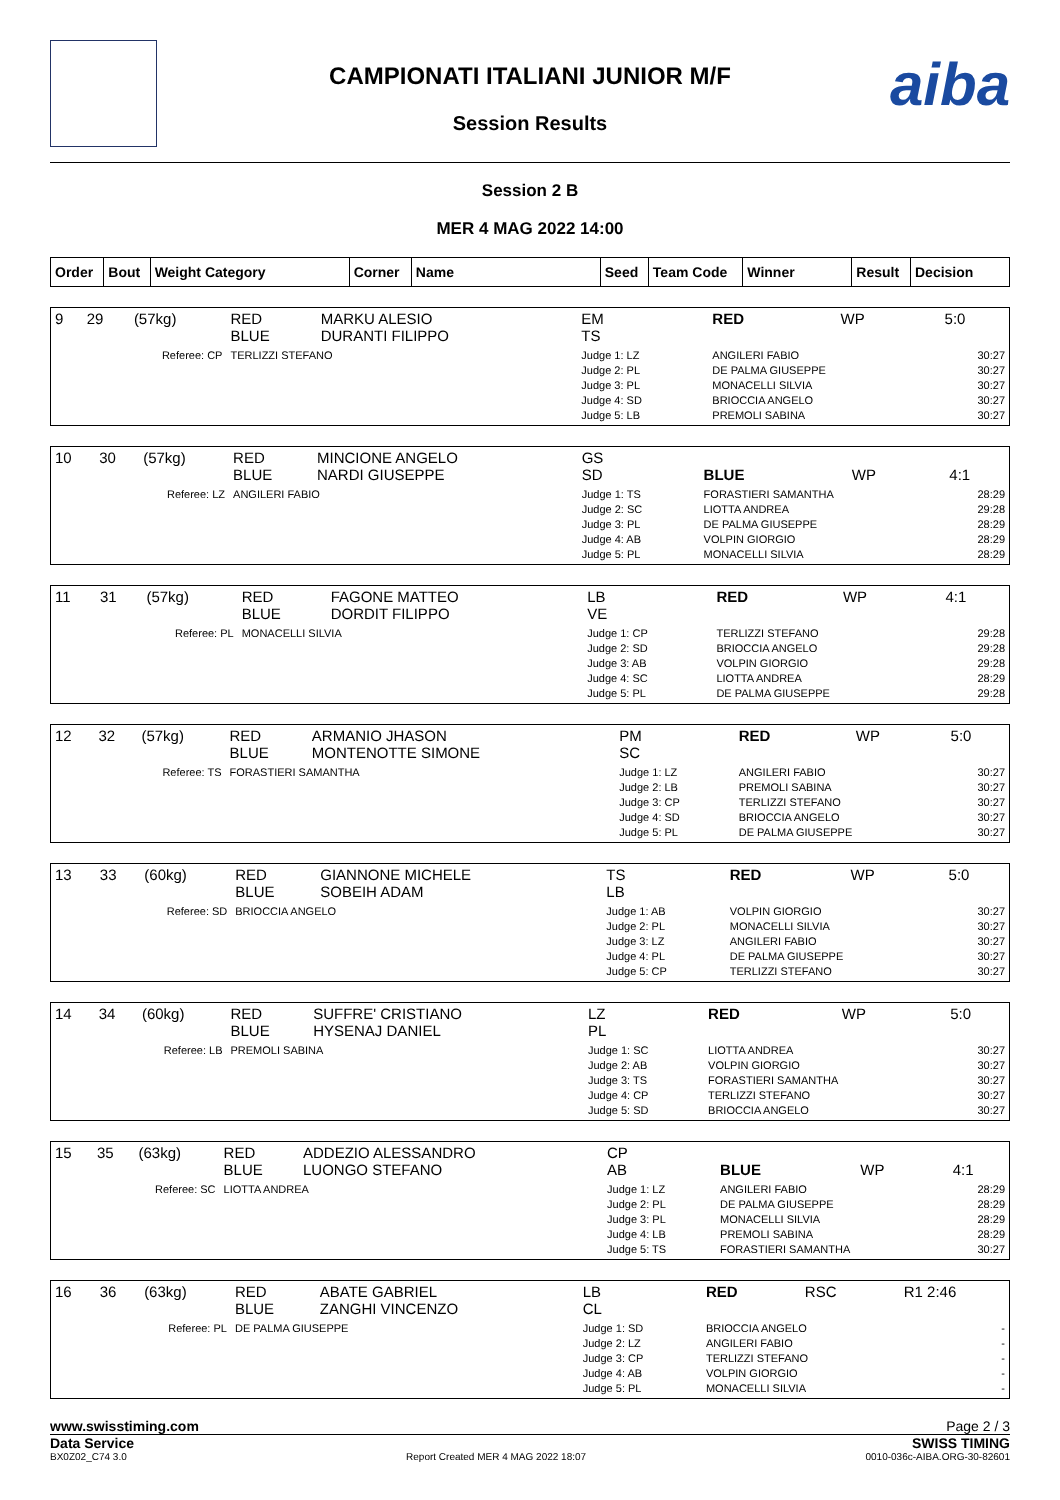CAMPIONATI ITALIANI JUNIOR M/F
Session Results
aiba
Session 2 B
MER 4 MAG 2022 14:00
| Order | Bout | Weight Category | Corner | Name | Seed | Team Code | Winner | Result | Decision |
| --- | --- | --- | --- | --- | --- | --- | --- | --- | --- |
| 9 | 29 | (57kg) | RED BLUE | MARKU ALESIO DURANTI FILIPPO | EM TS | RED | WP | 5:0 |
| Referee: CP | | | TERLIZZI STEFANO | | Judge 1: LZ Judge 2: PL Judge 3: PL Judge 4: SD Judge 5: LB | ANGILERI FABIO DE PALMA GIUSEPPE MONACELLI SILVIA BRIOCCIA ANGELO PREMOLI SABINA | | 30:27 30:27 30:27 30:27 30:27 |
| 10 | 30 | (57kg) | RED BLUE | MINCIONE ANGELO NARDI GIUSEPPE | GS SD | BLUE | WP | 4:1 |
| Referee: LZ | | | ANGILERI FABIO | | Judge 1: TS Judge 2: SC Judge 3: PL Judge 4: AB Judge 5: PL | FORASTIERI SAMANTHA LIOTTA ANDREA DE PALMA GIUSEPPE VOLPIN GIORGIO MONACELLI SILVIA | | 28:29 29:28 28:29 28:29 28:29 |
| 11 | 31 | (57kg) | RED BLUE | FAGONE MATTEO DORDIT FILIPPO | LB VE | RED | WP | 4:1 |
| Referee: PL | | | MONACELLI SILVIA | | Judge 1: CP Judge 2: SD Judge 3: AB Judge 4: SC Judge 5: PL | TERLIZZI STEFANO BRIOCCIA ANGELO VOLPIN GIORGIO LIOTTA ANDREA DE PALMA GIUSEPPE | | 29:28 29:28 29:28 28:29 29:28 |
| 12 | 32 | (57kg) | RED BLUE | ARMANIO JHASON MONTENOTTE SIMONE | PM SC | RED | WP | 5:0 |
| Referee: TS | | | FORASTIERI SAMANTHA | | Judge 1: LZ Judge 2: LB Judge 3: CP Judge 4: SD Judge 5: PL | ANGILERI FABIO PREMOLI SABINA TERLIZZI STEFANO BRIOCCIA ANGELO DE PALMA GIUSEPPE | | 30:27 30:27 30:27 30:27 30:27 |
| 13 | 33 | (60kg) | RED BLUE | GIANNONE MICHELE SOBEIH ADAM | TS LB | RED | WP | 5:0 |
| Referee: SD | | | BRIOCCIA ANGELO | | Judge 1: AB Judge 2: PL Judge 3: LZ Judge 4: PL Judge 5: CP | VOLPIN GIORGIO MONACELLI SILVIA ANGILERI FABIO DE PALMA GIUSEPPE TERLIZZI STEFANO | | 30:27 30:27 30:27 30:27 30:27 |
| 14 | 34 | (60kg) | RED BLUE | SUFFRE' CRISTIANO HYSENAJ DANIEL | LZ PL | RED | WP | 5:0 |
| Referee: LB | | | PREMOLI SABINA | | Judge 1: SC Judge 2: AB Judge 3: TS Judge 4: CP Judge 5: SD | LIOTTA ANDREA VOLPIN GIORGIO FORASTIERI SAMANTHA TERLIZZI STEFANO BRIOCCIA ANGELO | | 30:27 30:27 30:27 30:27 30:27 |
| 15 | 35 | (63kg) | RED BLUE | ADDEZIO ALESSANDRO LUONGO STEFANO | CP AB | BLUE | WP | 4:1 |
| Referee: SC | | | LIOTTA ANDREA | | Judge 1: LZ Judge 2: PL Judge 3: PL Judge 4: LB Judge 5: TS | ANGILERI FABIO DE PALMA GIUSEPPE MONACELLI SILVIA PREMOLI SABINA FORASTIERI SAMANTHA | | 28:29 28:29 28:29 28:29 30:27 |
| 16 | 36 | (63kg) | RED BLUE | ABATE GABRIEL ZANGHI VINCENZO | LB CL | RED | RSC | R1 2:46 |
| Referee: PL | | | DE PALMA GIUSEPPE | | Judge 1: SD Judge 2: LZ Judge 3: CP Judge 4: AB Judge 5: PL | BRIOCCIA ANGELO ANGILERI FABIO TERLIZZI STEFANO VOLPIN GIORGIO MONACELLI SILVIA | | - - - - - |
www.swisstiming.com Page 2 / 3
Data Service SWISS TIMING
BX0Z02_C74 3.0 Report Created MER 4 MAG 2022 18:07 0010-036c-AIBA.ORG-30-82601